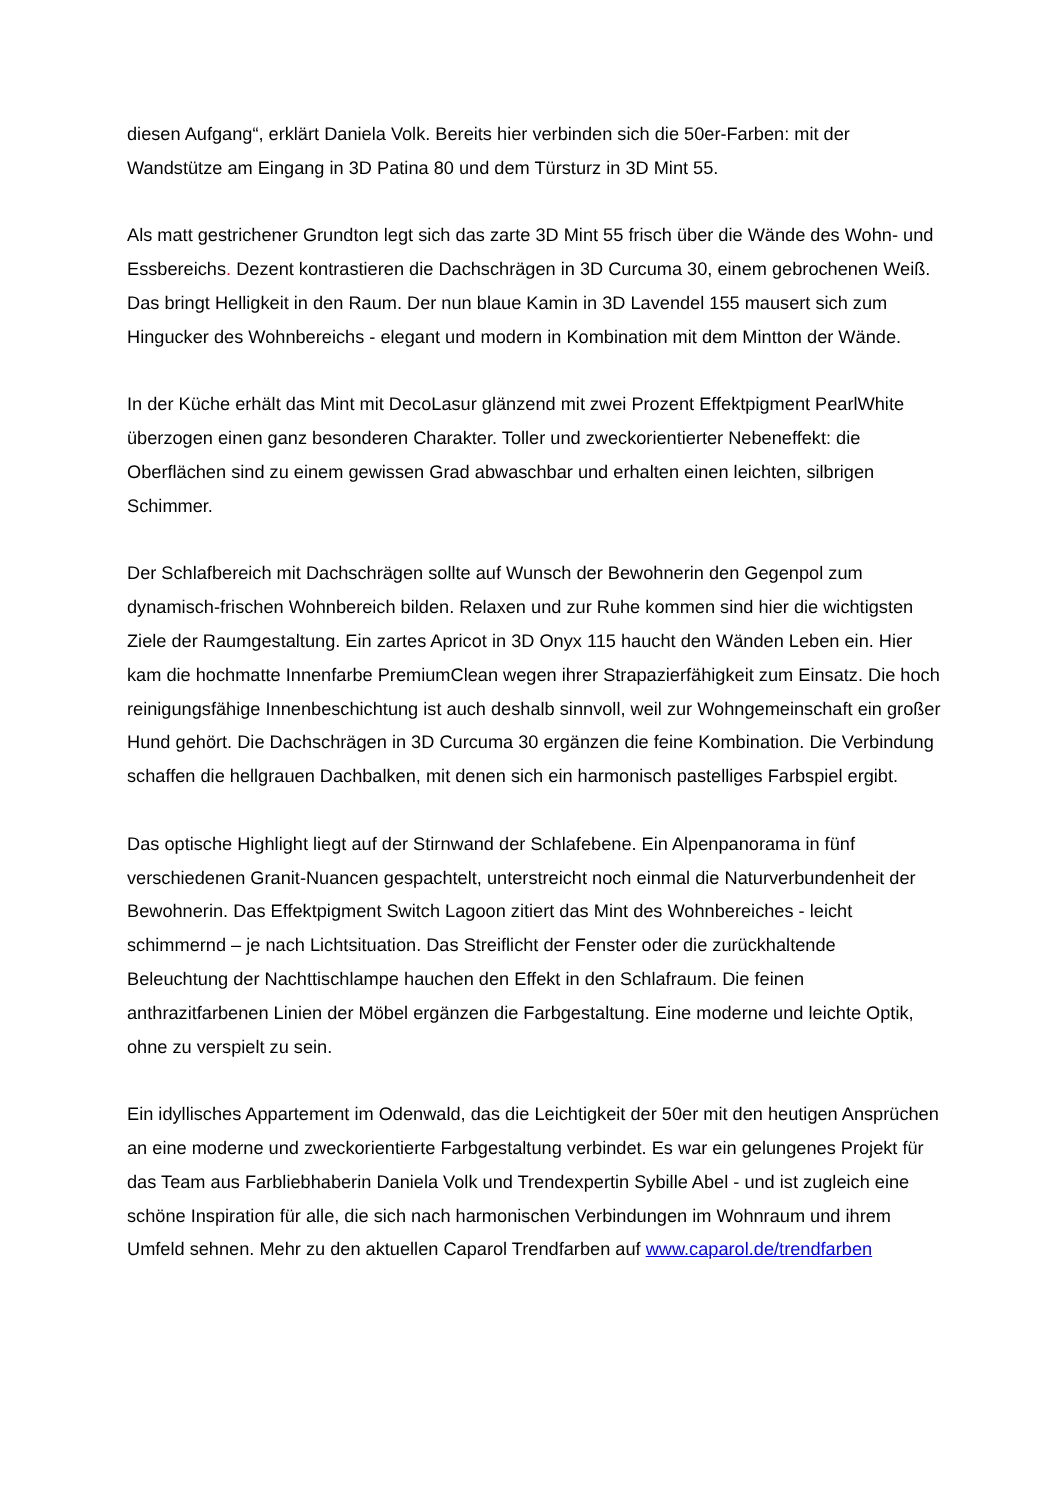diesen Aufgang“, erklärt Daniela Volk. Bereits hier verbinden sich die 50er-Farben: mit der Wandstütze am Eingang in 3D Patina 80 und dem Türsturz in 3D Mint 55.
Als matt gestrichener Grundton legt sich das zarte 3D Mint 55 frisch über die Wände des Wohn- und Essbereichs. Dezent kontrastieren die Dachschrägen in 3D Curcuma 30, einem gebrochenen Weiß. Das bringt Helligkeit in den Raum. Der nun blaue Kamin in 3D Lavendel 155 mausert sich zum Hingucker des Wohnbereichs - elegant und modern in Kombination mit dem Mintton der Wände.
In der Küche erhält das Mint mit DecoLasur glänzend mit zwei Prozent Effektpigment PearlWhite überzogen einen ganz besonderen Charakter. Toller und zweckorientierter Nebeneffekt: die Oberflächen sind zu einem gewissen Grad abwaschbar und erhalten einen leichten, silbrigen Schimmer.
Der Schlafbereich mit Dachschrägen sollte auf Wunsch der Bewohnerin den Gegenpol zum dynamisch-frischen Wohnbereich bilden. Relaxen und zur Ruhe kommen sind hier die wichtigsten Ziele der Raumgestaltung. Ein zartes Apricot in 3D Onyx 115 haucht den Wänden Leben ein. Hier kam die hochmatte Innenfarbe PremiumClean wegen ihrer Strapazierfähigkeit zum Einsatz. Die hoch reinigungsfähige Innenbeschichtung ist auch deshalb sinnvoll, weil zur Wohngemeinschaft ein großer Hund gehört. Die Dachschrägen in 3D Curcuma 30 ergänzen die feine Kombination. Die Verbindung schaffen die hellgrauen Dachbalken, mit denen sich ein harmonisch pastelliges Farbspiel ergibt.
Das optische Highlight liegt auf der Stirnwand der Schlafebene. Ein Alpenpanorama in fünf verschiedenen Granit-Nuancen gespachtelt, unterstreicht noch einmal die Naturverbundenheit der Bewohnerin. Das Effektpigment Switch Lagoon zitiert das Mint des Wohnbereiches - leicht schimmernd – je nach Lichtsituation. Das Streiflicht der Fenster oder die zurückhaltende Beleuchtung der Nachttischlampe hauchen den Effekt in den Schlafraum. Die feinen anthrazitfarbenen Linien der Möbel ergänzen die Farbgestaltung. Eine moderne und leichte Optik, ohne zu verspielt zu sein.
Ein idyllisches Appartement im Odenwald, das die Leichtigkeit der 50er mit den heutigen Ansprüchen an eine moderne und zweckorientierte Farbgestaltung verbindet. Es war ein gelungenes Projekt für das Team aus Farbliebhaberin Daniela Volk und Trendexpertin Sybille Abel - und ist zugleich eine schöne Inspiration für alle, die sich nach harmonischen Verbindungen im Wohnraum und ihrem Umfeld sehnen. Mehr zu den aktuellen Caparol Trendfarben auf www.caparol.de/trendfarben